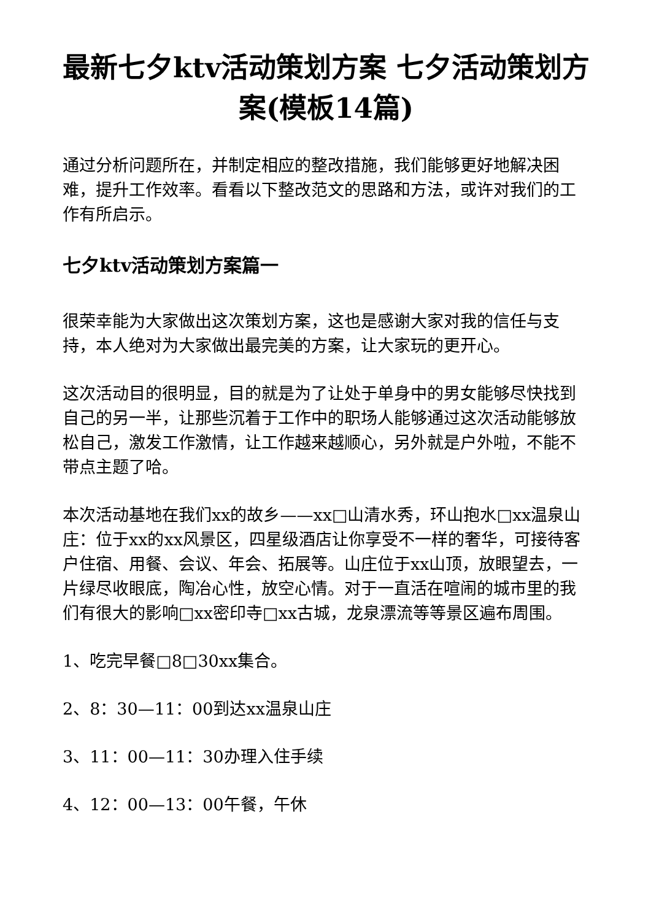最新七夕ktv活动策划方案 七夕活动策划方案(模板14篇)
通过分析问题所在，并制定相应的整改措施，我们能够更好地解决困难，提升工作效率。看看以下整改范文的思路和方法，或许对我们的工作有所启示。
七夕ktv活动策划方案篇一
很荣幸能为大家做出这次策划方案，这也是感谢大家对我的信任与支持，本人绝对为大家做出最完美的方案，让大家玩的更开心。
这次活动目的很明显，目的就是为了让处于单身中的男女能够尽快找到自己的另一半，让那些沉着于工作中的职场人能够通过这次活动能够放松自己，激发工作激情，让工作越来越顺心，另外就是户外啦，不能不带点主题了哈。
本次活动基地在我们xx的故乡——xx□山清水秀，环山抱水□xx温泉山庄：位于xx的xx风景区，四星级酒店让你享受不一样的奢华，可接待客户住宿、用餐、会议、年会、拓展等。山庄位于xx山顶，放眼望去，一片绿尽收眼底，陶冶心性，放空心情。对于一直活在喧闹的城市里的我们有很大的影响□xx密印寺□xx古城，龙泉漂流等等景区遍布周围。
1、吃完早餐□8□30xx集合。
2、8：30—11：00到达xx温泉山庄
3、11：00—11：30办理入住手续
4、12：00—13：00午餐，午休